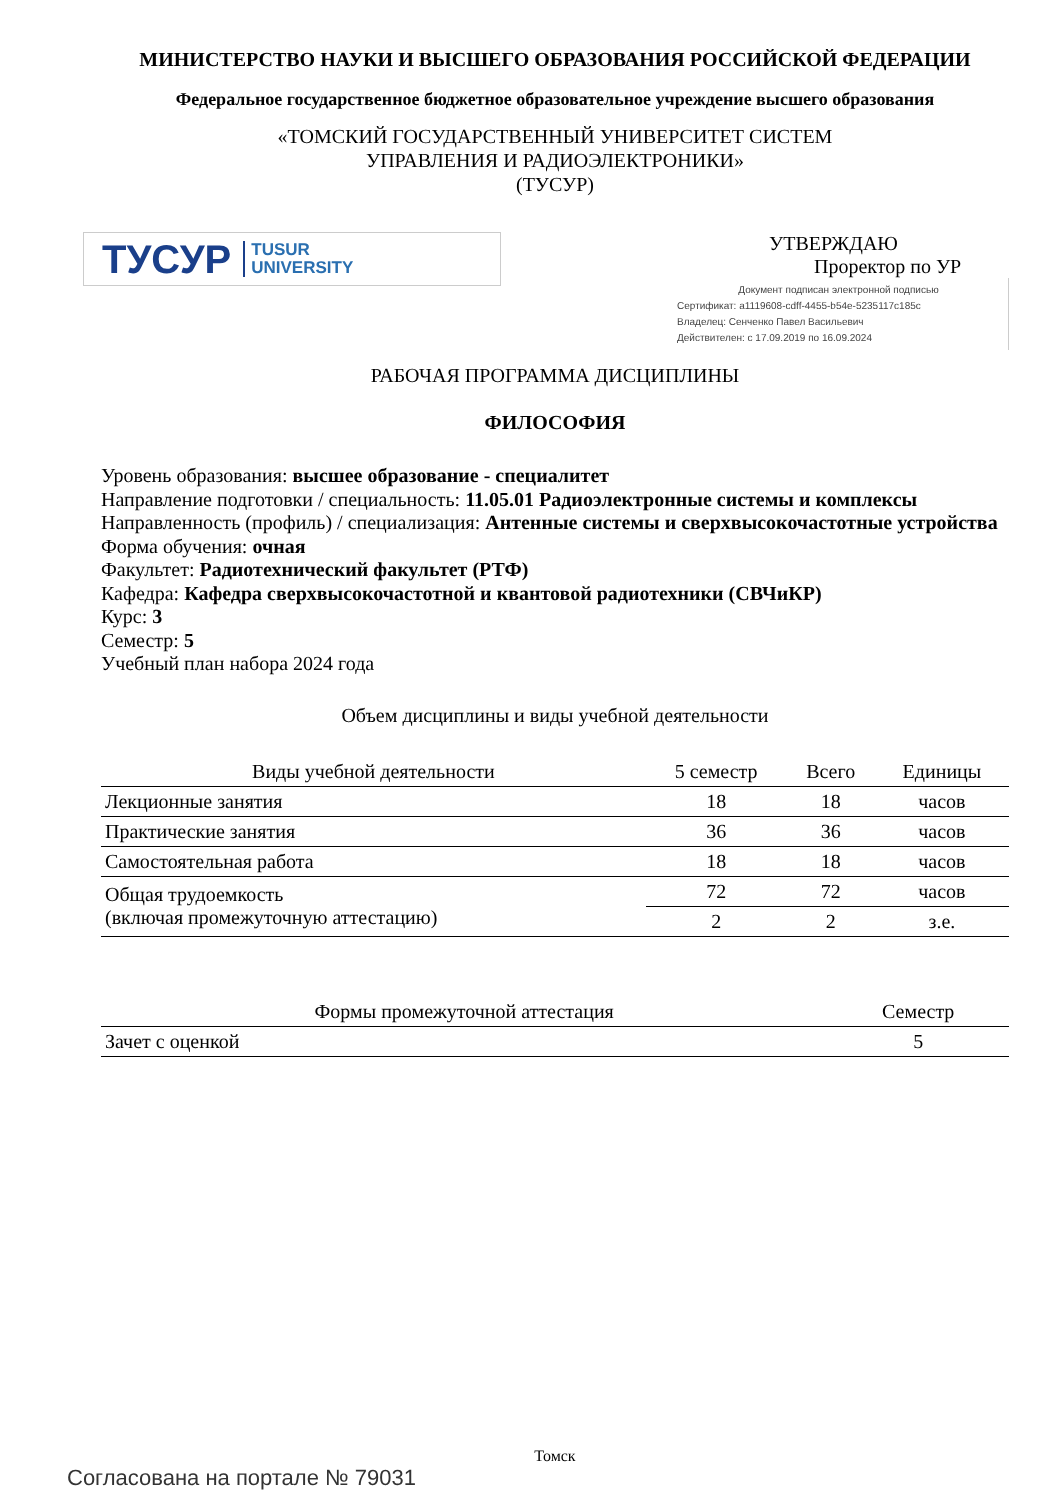МИНИСТЕРСТВО НАУКИ И ВЫСШЕГО ОБРАЗОВАНИЯ РОССИЙСКОЙ ФЕДЕРАЦИИ
Федеральное государственное бюджетное образовательное учреждение высшего образования
«ТОМСКИЙ ГОСУДАРСТВЕННЫЙ УНИВЕРСИТЕТ СИСТЕМ
УПРАВЛЕНИЯ И РАДИОЭЛЕКТРОНИКИ»
(ТУСУР)
ТУСУР TUSUR
UNIVERSITY
УТВЕРЖДАЮ
Проректор по УР
Документ подписан электронной подписью
Сертификат: a1119608-cdff-4455-b54e-5235117c185c
Владелец: Сенченко Павел Васильевич
Действителен: с 17.09.2019 по 16.09.2024
РАБОЧАЯ ПРОГРАММА ДИСЦИПЛИНЫ
ФИЛОСОФИЯ
Уровень образования: высшее образование - специалитет
Направление подготовки / специальность: 11.05.01 Радиоэлектронные системы и комплексы
Направленность (профиль) / специализация: Антенные системы и сверхвысокочастотные устройства
Форма обучения: очная
Факультет: Радиотехнический факультет (РТФ)
Кафедра: Кафедра сверхвысокочастотной и квантовой радиотехники (СВЧиКР)
Курс: 3
Семестр: 5
Учебный план набора 2024 года
Объем дисциплины и виды учебной деятельности
| Виды учебной деятельности | 5 семестр | Всего | Единицы |
| --- | --- | --- | --- |
| Лекционные занятия | 18 | 18 | часов |
| Практические занятия | 36 | 36 | часов |
| Самостоятельная работа | 18 | 18 | часов |
| Общая трудоемкость (включая промежуточную аттестацию) | 72 | 72 | часов |
| | 2 | 2 | з.е. |
| Формы промежуточной аттестация | Семестр |
| --- | --- |
| Зачет с оценкой | 5 |
Томск
Согласована на портале № 79031